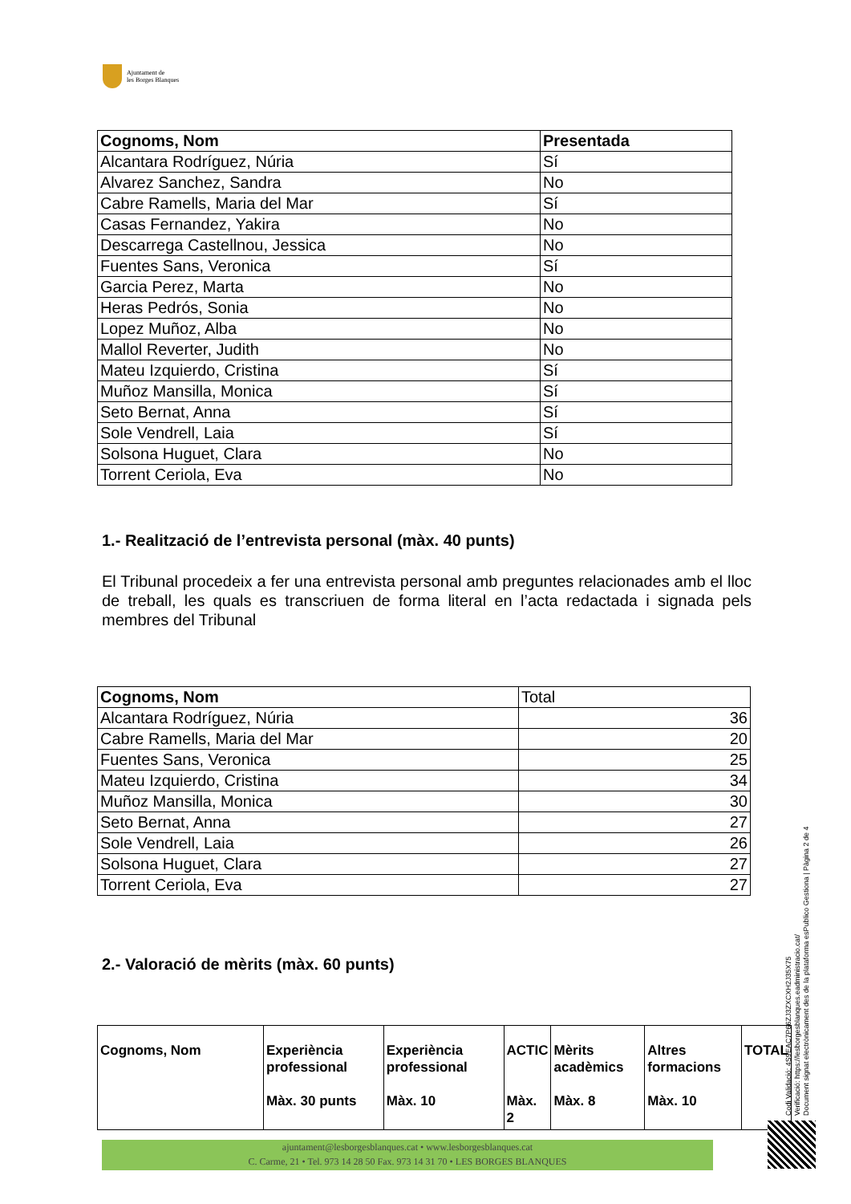Ajuntament de
les Borges Blanques
| Cognoms, Nom | Presentada |
| --- | --- |
| Alcantara Rodríguez, Núria | Sí |
| Alvarez Sanchez, Sandra | No |
| Cabre Ramells, Maria del Mar | Sí |
| Casas Fernandez, Yakira | No |
| Descarrega Castellnou, Jessica | No |
| Fuentes Sans, Veronica | Sí |
| Garcia Perez, Marta | No |
| Heras Pedrós, Sonia | No |
| Lopez Muñoz, Alba | No |
| Mallol Reverter, Judith | No |
| Mateu Izquierdo, Cristina | Sí |
| Muñoz Mansilla, Monica | Sí |
| Seto Bernat, Anna | Sí |
| Sole Vendrell, Laia | Sí |
| Solsona Huguet, Clara | No |
| Torrent Ceriola, Eva | No |
1.- Realització de l’entrevista personal (màx. 40 punts)
El Tribunal procedeix a fer una entrevista personal amb preguntes relacionades amb el lloc de treball, les quals es transcriuen de forma literal en l’acta redactada i signada pels membres del Tribunal
| Cognoms, Nom | Total |
| Alcantara Rodríguez, Núria | 36 |
| Cabre Ramells, Maria del Mar | 20 |
| Fuentes Sans, Veronica | 25 |
| Mateu Izquierdo, Cristina | 34 |
| Muñoz Mansilla, Monica | 30 |
| Seto Bernat, Anna | 27 |
| Sole Vendrell, Laia | 26 |
| Solsona Huguet, Clara | 27 |
| Torrent Ceriola, Eva | 27 |
2.- Valoració de mèrits (màx. 60 punts)
| Cognoms, Nom | Experiència professional Màx. 30 punts | Experiència professional Màx. 10 | ACTIC Màx. 2 | Mèrits acadèmics Màx. 8 | Altres formacions Màx. 10 | TOTAL |
| --- | --- | --- | --- | --- | --- | --- |
Codi Validació: 4S9EAC7P66ZJ3ZXCXH2J35X75
Verificació: https://lesborgesblanques.eadministracio.cat/
Document signat electrònicament des de la plataforma esPublico Gestiona | Pàgina 2 de 4
ajuntament@lesborgesblanques.cat • www.lesborgesblanques.cat
C. Carme, 21 • Tel. 973 14 28 50 Fax. 973 14 31 70 • LES BORGES BLANQUES